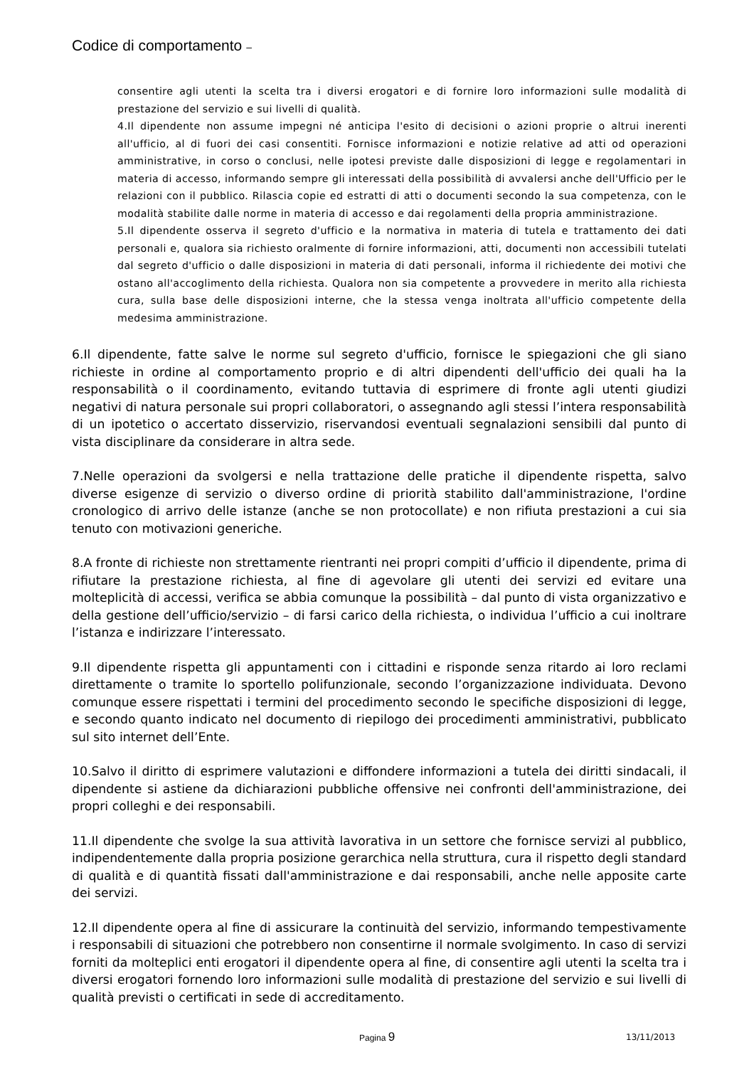Codice di comportamento –
consentire agli utenti la scelta tra i diversi erogatori e di fornire loro informazioni sulle modalità di prestazione del servizio e sui livelli di qualità.
4.Il dipendente non assume impegni né anticipa l'esito di decisioni o azioni proprie o altrui inerenti all'ufficio, al di fuori dei casi consentiti. Fornisce informazioni e notizie relative ad atti od operazioni amministrative, in corso o conclusi, nelle ipotesi previste dalle disposizioni di legge e regolamentari in materia di accesso, informando sempre gli interessati della possibilità di avvalersi anche dell'Ufficio per le relazioni con il pubblico. Rilascia copie ed estratti di atti o documenti secondo la sua competenza, con le modalità stabilite dalle norme in materia di accesso e dai regolamenti della propria amministrazione.
5.Il dipendente osserva il segreto d'ufficio e la normativa in materia di tutela e trattamento dei dati personali e, qualora sia richiesto oralmente di fornire informazioni, atti, documenti non accessibili tutelati dal segreto d'ufficio o dalle disposizioni in materia di dati personali, informa il richiedente dei motivi che ostano all'accoglimento della richiesta. Qualora non sia competente a provvedere in merito alla richiesta cura, sulla base delle disposizioni interne, che la stessa venga inoltrata all'ufficio competente della medesima amministrazione.
6.Il dipendente, fatte salve le norme sul segreto d'ufficio, fornisce le spiegazioni che gli siano richieste in ordine al comportamento proprio e di altri dipendenti dell'ufficio dei quali ha la responsabilità o il coordinamento, evitando tuttavia di esprimere di fronte agli utenti giudizi negativi di natura personale sui propri collaboratori, o assegnando agli stessi l’intera responsabilità di un ipotetico o accertato disservizio, riservandosi eventuali segnalazioni sensibili dal punto di vista disciplinare da considerare in altra sede.
7.Nelle operazioni da svolgersi e nella trattazione delle pratiche il dipendente rispetta, salvo diverse esigenze di servizio o diverso ordine di priorità stabilito dall'amministrazione, l'ordine cronologico di arrivo delle istanze (anche se non protocollate) e non rifiuta prestazioni a cui sia tenuto con motivazioni generiche.
8.A fronte di richieste non strettamente rientranti nei propri compiti d’ufficio il dipendente, prima di rifiutare la prestazione richiesta, al fine di agevolare gli utenti dei servizi ed evitare una molteplicità di accessi, verifica se abbia comunque la possibilità – dal punto di vista organizzativo e della gestione dell’ufficio/servizio – di farsi carico della richiesta, o individua l’ufficio a cui inoltrare l’istanza e indirizzare l’interessato.
9.Il dipendente rispetta gli appuntamenti con i cittadini e risponde senza ritardo ai loro reclami direttamente o tramite lo sportello polifunzionale, secondo l’organizzazione individuata. Devono comunque essere rispettati i termini del procedimento secondo le specifiche disposizioni di legge, e secondo quanto indicato nel documento di riepilogo dei procedimenti amministrativi, pubblicato sul sito internet dell’Ente.
10.Salvo il diritto di esprimere valutazioni e diffondere informazioni a tutela dei diritti sindacali, il dipendente si astiene da dichiarazioni pubbliche offensive nei confronti dell'amministrazione, dei propri colleghi e dei responsabili.
11.Il dipendente che svolge la sua attività lavorativa in un settore che fornisce servizi al pubblico, indipendentemente dalla propria posizione gerarchica nella struttura, cura il rispetto degli standard di qualità e di quantità fissati dall'amministrazione e dai responsabili, anche nelle apposite carte dei servizi.
12.Il dipendente opera al fine di assicurare la continuità del servizio, informando tempestivamente i responsabili di situazioni che potrebbero non consentirne il normale svolgimento. In caso di servizi forniti da molteplici enti erogatori il dipendente opera al fine, di consentire agli utenti la scelta tra i diversi erogatori fornendo loro informazioni sulle modalità di prestazione del servizio e sui livelli di qualità previsti o certificati in sede di accreditamento.
Pagina 9 13/11/2013